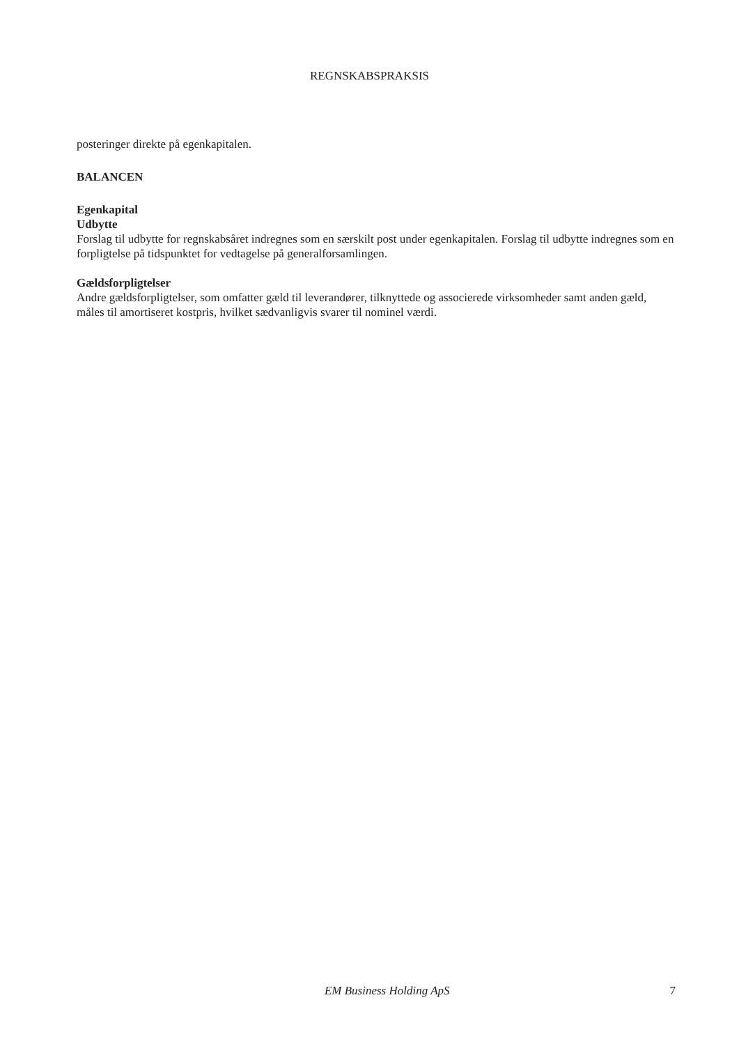REGNSKABSPRAKSIS
posteringer direkte på egenkapitalen.
BALANCEN
Egenkapital
Udbytte
Forslag til udbytte for regnskabsåret indregnes som en særskilt post under egenkapitalen. Forslag til udbytte indregnes som en forpligtelse på tidspunktet for vedtagelse på generalforsamlingen.
Gældsforpligtelser
Andre gældsforpligtelser, som omfatter gæld til leverandører, tilknyttede og associerede virksomheder samt anden gæld, måles til amortiseret kostpris, hvilket sædvanligvis svarer til nominel værdi.
EM Business Holding ApS 7